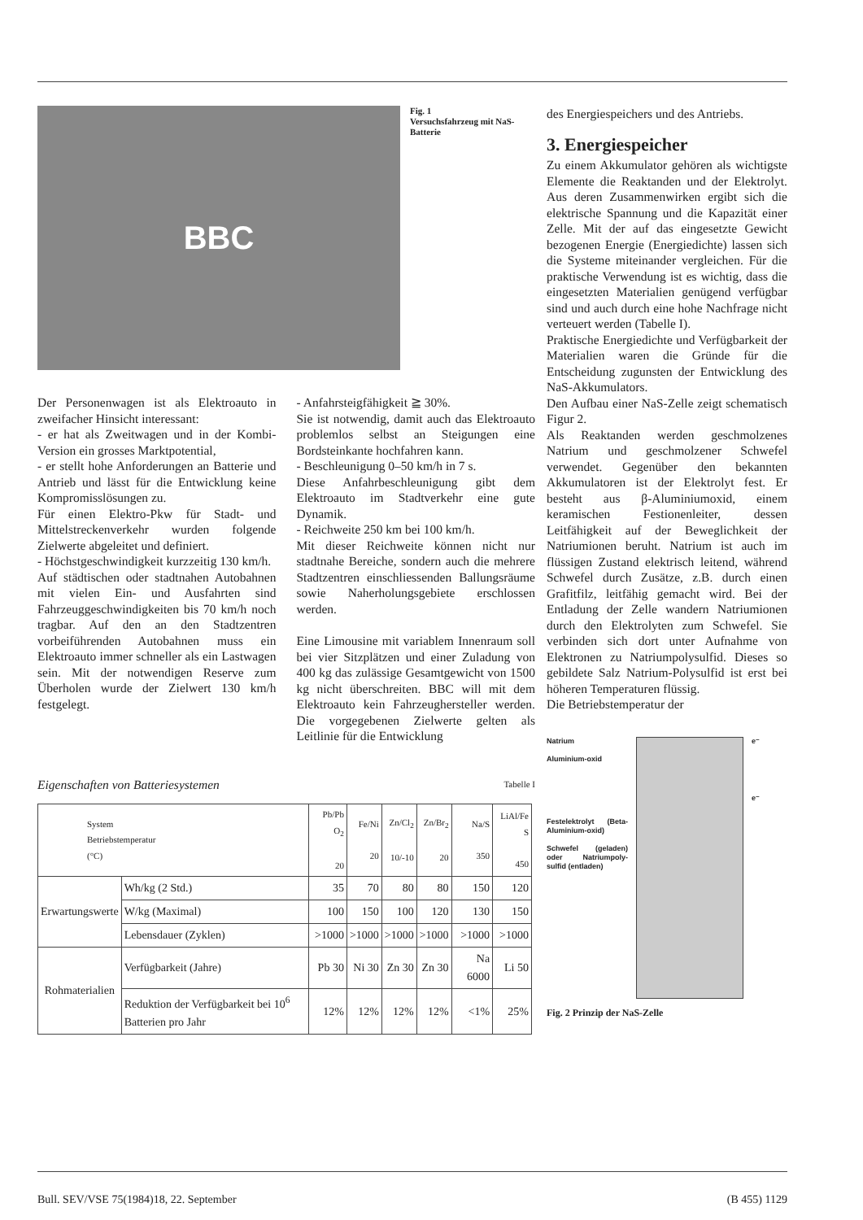BBC
Fig. 1
Versuchsfahrzeug mit NaS-Batterie
Der Personenwagen ist als Elektroauto in zweifacher Hinsicht interessant:
- er hat als Zweitwagen und in der Kombi-Version ein grosses Marktpotential,
- er stellt hohe Anforderungen an Batterie und Antrieb und lässt für die Entwicklung keine Kompromisslösungen zu.
Für einen Elektro-Pkw für Stadt- und Mittelstreckenverkehr wurden folgende Zielwerte abgeleitet und definiert.
- Höchstgeschwindigkeit kurzzeitig 130 km/h.
Auf städtischen oder stadtnahen Autobahnen mit vielen Ein- und Ausfahrten sind Fahrzeuggeschwindigkeiten bis 70 km/h noch tragbar. Auf den an den Stadtzentren vorbeiführenden Autobahnen muss ein Elektroauto immer schneller als ein Lastwagen sein. Mit der notwendigen Reserve zum Überholen wurde der Zielwert 130 km/h festgelegt.
- Anfahrsteigfähigkeit ≧ 30%.
Sie ist notwendig, damit auch das Elektroauto problemlos selbst an Steigungen eine Bordsteinkante hochfahren kann.
- Beschleunigung 0–50 km/h in 7 s.
Diese Anfahrbeschleunigung gibt dem Elektroauto im Stadtverkehr eine gute Dynamik.
- Reichweite 250 km bei 100 km/h.
Mit dieser Reichweite können nicht nur stadtnahe Bereiche, sondern auch die mehrere Stadtzentren einschliessenden Ballungsräume sowie Naherholungsgebiete erschlossen werden.
Eine Limousine mit variablem Innenraum soll bei vier Sitzplätzen und einer Zuladung von 400 kg das zulässige Gesamtgewicht von 1500 kg nicht überschreiten. BBC will mit dem Elektroauto kein Fahrzeughersteller werden. Die vorgegebenen Zielwerte gelten als Leitlinie für die Entwicklung
Eigenschaften von Batteriesystemen Tabelle I
| System Betriebstemperatur (°C) | | Pb/Pb O<sub>2</sub> 20 | Fe/Ni 20 | Zn/Cl<sub>2</sub> 10/-10 | Zn/Br<sub>2</sub> 20 | Na/S 350 | LiAl/Fe S 450 |
| Erwartungswerte | Wh/kg (2 Std.) | 35 | 70 | 80 | 80 | 150 | 120 |
| | W/kg (Maximal) | 100 | 150 | 100 | 120 | 130 | 150 |
| | Lebensdauer (Zyklen) | >1000 | >1000 | >1000 | >1000 | >1000 | >1000 |
| Rohmaterialien | Verfügbarkeit (Jahre) | Pb 30 | Ni 30 | Zn 30 | Zn 30 | Na 6000 | Li 50 |
| | Reduktion der Verfügbarkeit bei 10<sup>6</sup> Batterien pro Jahr | 12% | 12% | 12% | 12% | <1% | 25% |
des Energiespeichers und des Antriebs.
3. Energiespeicher
Zu einem Akkumulator gehören als wichtigste Elemente die Reaktanden und der Elektrolyt. Aus deren Zusammenwirken ergibt sich die elektrische Spannung und die Kapazität einer Zelle. Mit der auf das eingesetzte Gewicht bezogenen Energie (Energiedichte) lassen sich die Systeme miteinander vergleichen. Für die praktische Verwendung ist es wichtig, dass die eingesetzten Materialien genügend verfügbar sind und auch durch eine hohe Nachfrage nicht verteuert werden (Tabelle I).
Praktische Energiedichte und Verfügbarkeit der Materialien waren die Gründe für die Entscheidung zugunsten der Entwicklung des NaS-Akkumulators.
Den Aufbau einer NaS-Zelle zeigt schematisch Figur 2.
Als Reaktanden werden geschmolzenes Natrium und geschmolzener Schwefel verwendet. Gegenüber den bekannten Akkumulatoren ist der Elektrolyt fest. Er besteht aus β-Aluminiumoxid, einem keramischen Festionenleiter, dessen Leitfähigkeit auf der Beweglichkeit der Natriumionen beruht. Natrium ist auch im flüssigen Zustand elektrisch leitend, während Schwefel durch Zusätze, z.B. durch einen Grafitfilz, leitfähig gemacht wird. Bei der Entladung der Zelle wandern Natriumionen durch den Elektrolyten zum Schwefel. Sie verbinden sich dort unter Aufnahme von Elektronen zu Natriumpolysulfid. Dieses so gebildete Salz Natrium-Polysulfid ist erst bei höheren Temperaturen flüssig.
Die Betriebstemperatur der
Natrium
Aluminium-oxid
Festelektrolyt (Beta-Aluminium-oxid)
Schwefel (geladen) oder Natriumpoly-sulfid (entladen)
e⁻
e⁻
Fig. 2 Prinzip der NaS-Zelle
Bull. SEV/VSE 75(1984)18, 22. September (B 455) 1129